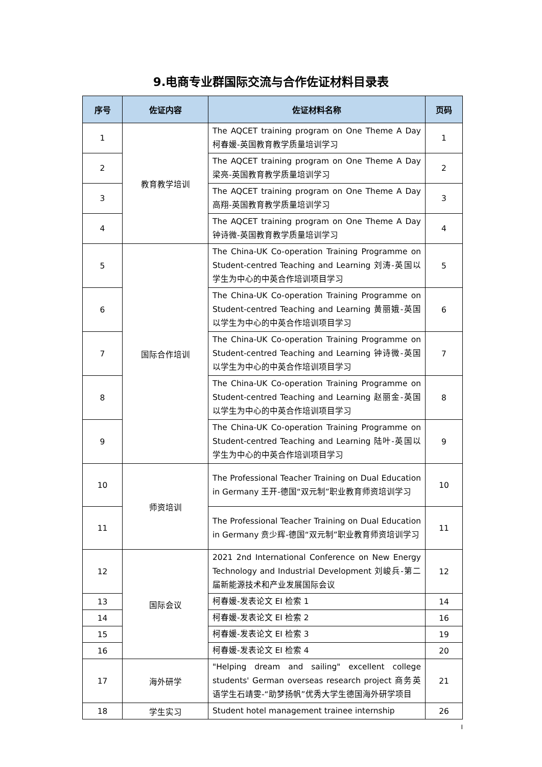9.电商专业群国际交流与合作佐证材料目录表
| 序号 | 佐证内容 | 佐证材料名称 | 页码 |
| --- | --- | --- | --- |
| 1 | 教育教学培训 | The AQCET training program on One Theme A Day 柯春媛-英国教育教学质量培训学习 | 1 |
| 2 | | The AQCET training program on One Theme A Day 梁亮-英国教育教学质量培训学习 | 2 |
| 3 | | The AQCET training program on One Theme A Day 高翔-英国教育教学质量培训学习 | 3 |
| 4 | | The AQCET training program on One Theme A Day 钟诗微-英国教育教学质量培训学习 | 4 |
| 5 | 国际合作培训 | The China-UK Co-operation Training Programme on Student-centred Teaching and Learning 刘涛-英国以学生为中心的中英合作培训项目学习 | 5 |
| 6 | | The China-UK Co-operation Training Programme on Student-centred Teaching and Learning 黄丽娥-英国以学生为中心的中英合作培训项目学习 | 6 |
| 7 | | The China-UK Co-operation Training Programme on Student-centred Teaching and Learning 钟诗微-英国以学生为中心的中英合作培训项目学习 | 7 |
| 8 | | The China-UK Co-operation Training Programme on Student-centred Teaching and Learning 赵丽金-英国以学生为中心的中英合作培训项目学习 | 8 |
| 9 | | The China-UK Co-operation Training Programme on Student-centred Teaching and Learning 陆叶-英国以学生为中心的中英合作培训项目学习 | 9 |
| 10 | 师资培训 | The Professional Teacher Training on Dual Education in Germany 王开-德国“双元制”职业教育师资培训学习 | 10 |
| 11 | | The Professional Teacher Training on Dual Education in Germany 贲少辉-德国“双元制”职业教育师资培训学习 | 11 |
| 12 | 国际会议 | 2021 2nd International Conference on New Energy Technology and Industrial Development 刘峻兵-第二届新能源技术和产业发展国际会议 | 12 |
| 13 | | 柯春媛-发表论文 EI 检索 1 | 14 |
| 14 | | 柯春媛-发表论文 EI 检索 2 | 16 |
| 15 | | 柯春媛-发表论文 EI 检索 3 | 19 |
| 16 | | 柯春媛-发表论文 EI 检索 4 | 20 |
| 17 | 海外研学 | "Helping dream and sailing" excellent college students' German overseas research project 商务英语学生石靖雯-“助梦扬帆”优秀大学生德国海外研学项目 | 21 |
| 18 | 学生实习 | Student hotel management trainee internship | 26 |
I